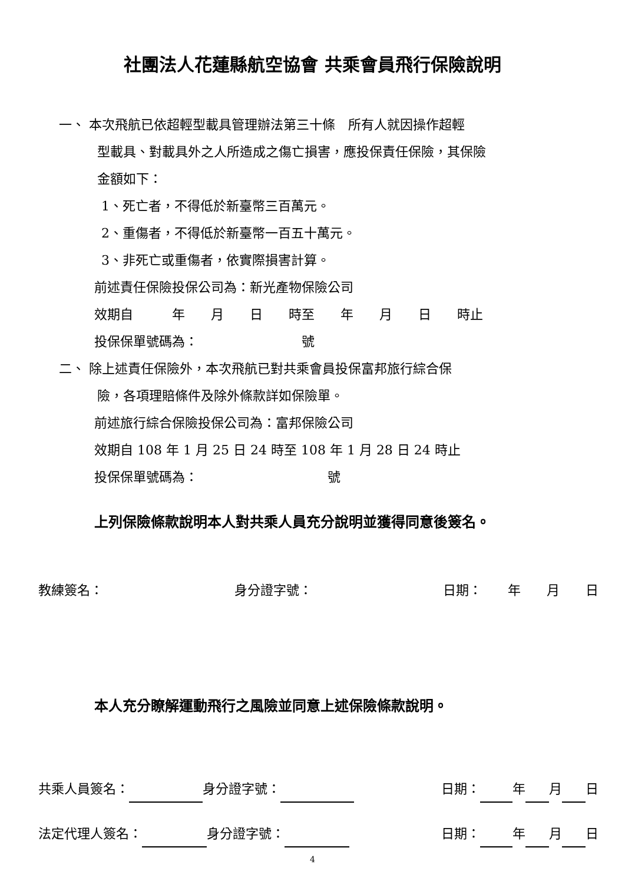社團法人花蓮縣航空協會 共乘會員飛行保險說明
一、 本次飛航已依超輕型載具管理辦法第三十條　所有人就因操作超輕
型載具、對載具外之人所造成之傷亡損害，應投保責任保險，其保險
金額如下：
1、死亡者，不得低於新臺幣三百萬元。
2、重傷者，不得低於新臺幣一百五十萬元。
3、非死亡或重傷者，依實際損害計算。
前述責任保險投保公司為：新光產物保險公司
效期自　　　年　　月　　日　　時至　　年　　月　　日　　時止
投保保單號碼為：　　　　　　　　號
二、 除上述責任保險外，本次飛航已對共乘會員投保富邦旅行綜合保
險，各項理賠條件及除外條款詳如保險單。
前述旅行綜合保險投保公司為：富邦保險公司
效期自 108 年 1 月 25 日 24 時至 108 年 1 月 28 日 24 時止
投保保單號碼為：　　　　　　　　　　號
上列保險條款說明本人對共乘人員充分說明並獲得同意後簽名。
教練簽名： 身分證字號： 日期：　　年　　月　　日
本人充分瞭解運動飛行之風險並同意上述保險條款說明。
共乘人員簽名： 身分證字號： 日期： 年 月 日
法定代理人簽名： 身分證字號： 日期： 年 月 日
4